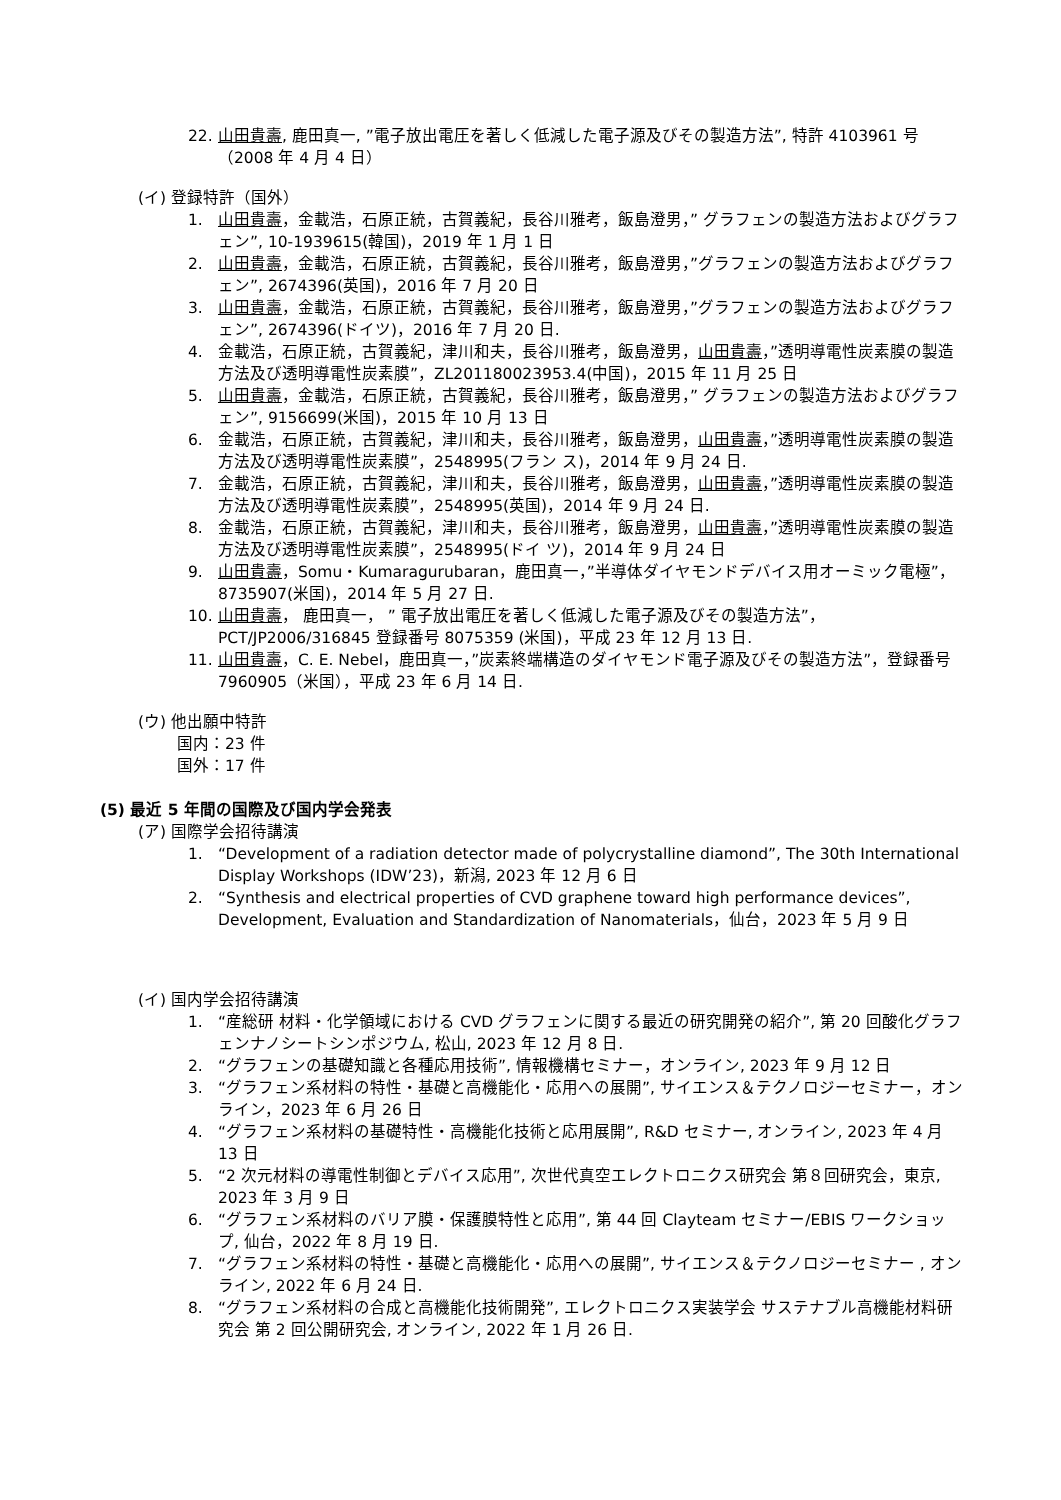22. 山田貴壽, 鹿田真一, ”電子放出電圧を著しく低減した電子源及びその製造方法”, 特許 4103961 号（2008 年 4 月 4 日）
(イ) 登録特許（国外）
1. 山田貴壽，金載浩，石原正統，古賀義紀，長谷川雅考，飯島澄男，” グラフェンの製造方法およびグラフェン”, 10-1939615(韓国)，2019 年 1 月 1 日
2. 山田貴壽，金載浩，石原正統，古賀義紀，長谷川雅考，飯島澄男，”グラフェンの製造方法およびグラフェン”, 2674396(英国)，2016 年 7 月 20 日
3. 山田貴壽，金載浩，石原正統，古賀義紀，長谷川雅考，飯島澄男，”グラフェンの製造方法およびグラフェン”, 2674396(ドイツ)，2016 年 7 月 20 日.
4. 金載浩，石原正統，古賀義紀，津川和夫，長谷川雅考，飯島澄男，山田貴壽，”透明導電性炭素膜の製造方法及び透明導電性炭素膜”，ZL201180023953.4(中国)，2015 年 11 月 25 日
5. 山田貴壽，金載浩，石原正統，古賀義紀，長谷川雅考，飯島澄男，” グラフェンの製造方法およびグラフェン”, 9156699(米国)，2015 年 10 月 13 日
6. 金載浩，石原正統，古賀義紀，津川和夫，長谷川雅考，飯島澄男，山田貴壽，”透明導電性炭素膜の製造方法及び透明導電性炭素膜”，2548995(フラン ス)，2014 年 9 月 24 日.
7. 金載浩，石原正統，古賀義紀，津川和夫，長谷川雅考，飯島澄男，山田貴壽，”透明導電性炭素膜の製造方法及び透明導電性炭素膜”，2548995(英国)，2014 年 9 月 24 日.
8. 金載浩，石原正統，古賀義紀，津川和夫，長谷川雅考，飯島澄男，山田貴壽，”透明導電性炭素膜の製造方法及び透明導電性炭素膜”，2548995(ドイ ツ)，2014 年 9 月 24 日
9. 山田貴壽，Somu・Kumaragurubaran，鹿田真一，”半導体ダイヤモンドデバイス用オーミック電極”，8735907(米国)，2014 年 5 月 27 日.
10. 山田貴壽， 鹿田真一， ” 電子放出電圧を著しく低減した電子源及びその製造方法”， PCT/JP2006/316845 登録番号 8075359 (米国)，平成 23 年 12 月 13 日.
11. 山田貴壽，C. E. Nebel，鹿田真一，”炭素終端構造のダイヤモンド電子源及びその製造方法”，登録番号 7960905（米国），平成 23 年 6 月 14 日.
(ウ) 他出願中特許
国内：23 件
国外：17 件
(5) 最近 5 年間の国際及び国内学会発表
(ア) 国際学会招待講演
1. “Development of a radiation detector made of polycrystalline diamond”, The 30th International Display Workshops (IDW’23)，新潟, 2023 年 12 月 6 日
2. “Synthesis and electrical properties of CVD graphene toward high performance devices”, Development, Evaluation and Standardization of Nanomaterials，仙台，2023 年 5 月 9 日
(イ) 国内学会招待講演
1. “産総研 材料・化学領域における CVD グラフェンに関する最近の研究開発の紹介”, 第 20 回酸化グラフェンナノシートシンポジウム, 松山, 2023 年 12 月 8 日.
2. “グラフェンの基礎知識と各種応用技術”, 情報機構セミナー，オンライン, 2023 年 9 月 12 日
3. “グラフェン系材料の特性・基礎と高機能化・応用への展開”, サイエンス＆テクノロジーセミナー，オンライン，2023 年 6 月 26 日
4. “グラフェン系材料の基礎特性・高機能化技術と応用展開”, R&D セミナー, オンライン, 2023 年 4 月 13 日
5. “2 次元材料の導電性制御とデバイス応用”, 次世代真空エレクトロニクス研究会 第８回研究会，東京, 2023 年 3 月 9 日
6. “グラフェン系材料のバリア膜・保護膜特性と応用”, 第 44 回 Clayteam セミナー/EBIS ワークショップ, 仙台，2022 年 8 月 19 日.
7. “グラフェン系材料の特性・基礎と高機能化・応用への展開”, サイエンス＆テクノロジーセミナー , オンライン, 2022 年 6 月 24 日.
8. “グラフェン系材料の合成と高機能化技術開発”, エレクトロニクス実装学会 サステナブル高機能材料研究会 第 2 回公開研究会, オンライン, 2022 年 1 月 26 日.